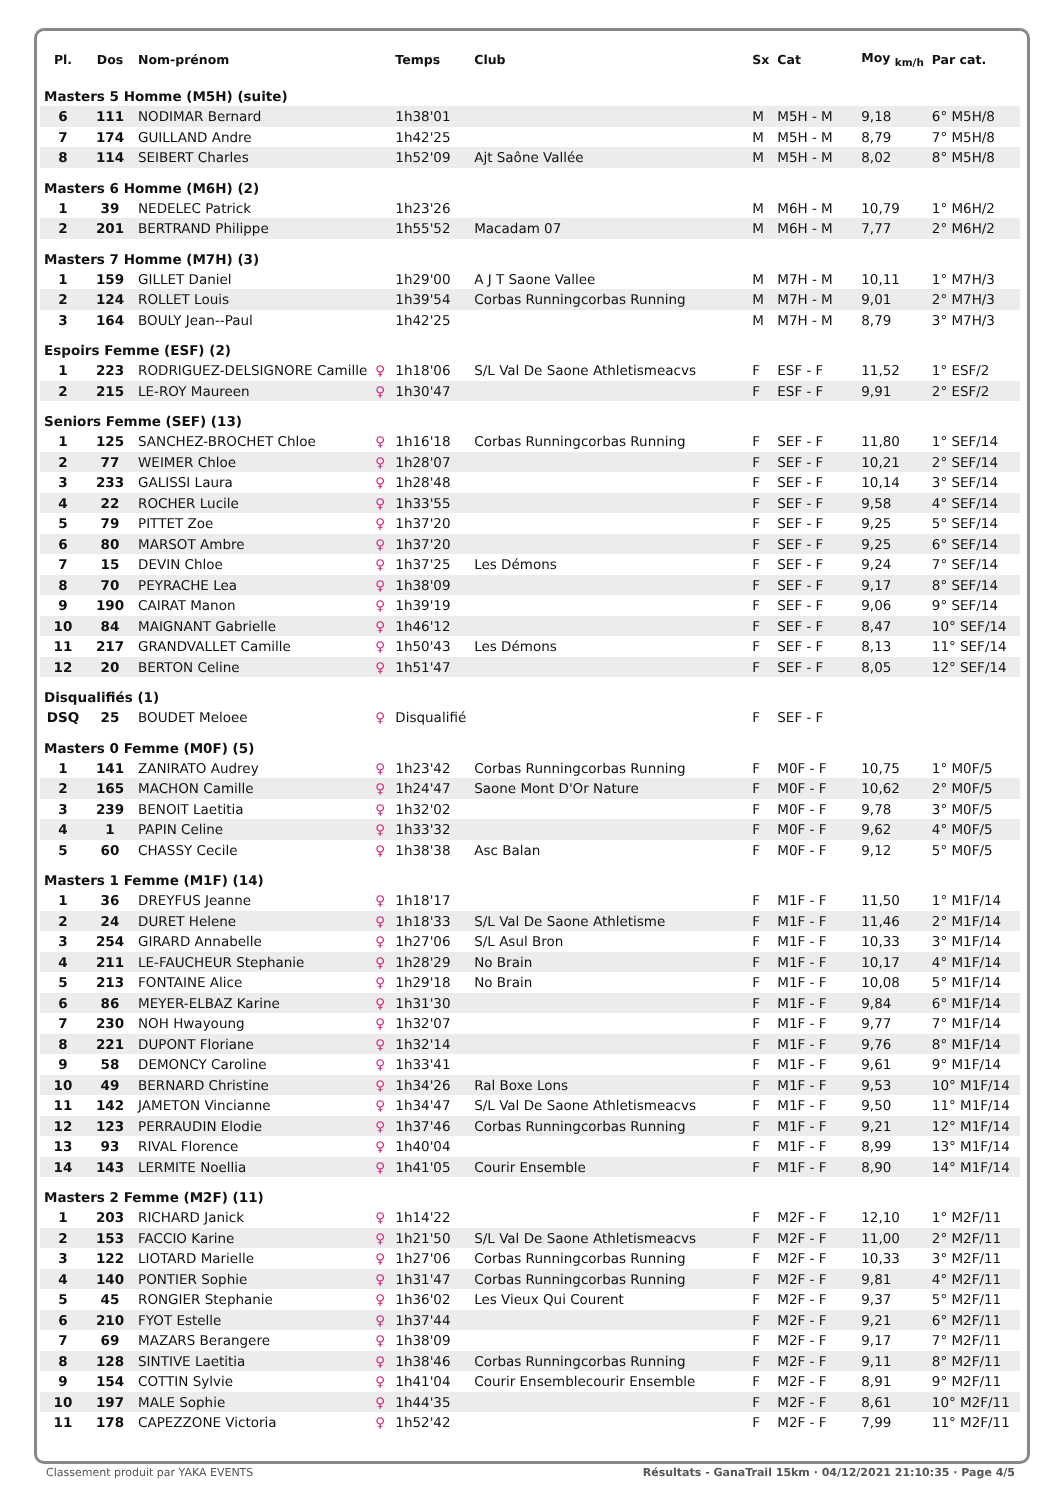| Pl. | Dos | Nom-prénom | | Temps | Club | Sx | Cat | Moy <sub>km/h</sub> | Par cat. |
| --- | --- | --- | --- | --- | --- | --- | --- | --- | --- |
| Masters 5 Homme (M5H) (suite) | | | | | | | | | |
| 6 | 111 | NODIMAR Bernard | | 1h38'01 | | M | M5H - M | 9,18 | 6° M5H/8 |
| 7 | 174 | GUILLAND Andre | | 1h42'25 | | M | M5H - M | 8,79 | 7° M5H/8 |
| 8 | 114 | SEIBERT Charles | | 1h52'09 | Ajt Saône Vallée | M | M5H - M | 8,02 | 8° M5H/8 |
| Masters 6 Homme (M6H) (2) | | | | | | | | | |
| 1 | 39 | NEDELEC Patrick | | 1h23'26 | | M | M6H - M | 10,79 | 1° M6H/2 |
| 2 | 201 | BERTRAND Philippe | | 1h55'52 | Macadam 07 | M | M6H - M | 7,77 | 2° M6H/2 |
| Masters 7 Homme (M7H) (3) | | | | | | | | | |
| 1 | 159 | GILLET Daniel | | 1h29'00 | A J T Saone Vallee | M | M7H - M | 10,11 | 1° M7H/3 |
| 2 | 124 | ROLLET Louis | | 1h39'54 | Corbas Runningcorbas Running | M | M7H - M | 9,01 | 2° M7H/3 |
| 3 | 164 | BOULY Jean--Paul | | 1h42'25 | | M | M7H - M | 8,79 | 3° M7H/3 |
| Espoirs Femme (ESF) (2) | | | | | | | | | |
| 1 | 223 | RODRIGUEZ-DELSIGNORE Camille | ♀ | 1h18'06 | S/L Val De Saone Athletismeacvs | F | ESF - F | 11,52 | 1° ESF/2 |
| 2 | 215 | LE-ROY Maureen | ♀ | 1h30'47 | | F | ESF - F | 9,91 | 2° ESF/2 |
| Seniors Femme (SEF) (13) | | | | | | | | | |
| 1 | 125 | SANCHEZ-BROCHET Chloe | ♀ | 1h16'18 | Corbas Runningcorbas Running | F | SEF - F | 11,80 | 1° SEF/14 |
| 2 | 77 | WEIMER Chloe | ♀ | 1h28'07 | | F | SEF - F | 10,21 | 2° SEF/14 |
| 3 | 233 | GALISSI Laura | ♀ | 1h28'48 | | F | SEF - F | 10,14 | 3° SEF/14 |
| 4 | 22 | ROCHER Lucile | ♀ | 1h33'55 | | F | SEF - F | 9,58 | 4° SEF/14 |
| 5 | 79 | PITTET Zoe | ♀ | 1h37'20 | | F | SEF - F | 9,25 | 5° SEF/14 |
| 6 | 80 | MARSOT Ambre | ♀ | 1h37'20 | | F | SEF - F | 9,25 | 6° SEF/14 |
| 7 | 15 | DEVIN Chloe | ♀ | 1h37'25 | Les Démons | F | SEF - F | 9,24 | 7° SEF/14 |
| 8 | 70 | PEYRACHE Lea | ♀ | 1h38'09 | | F | SEF - F | 9,17 | 8° SEF/14 |
| 9 | 190 | CAIRAT Manon | ♀ | 1h39'19 | | F | SEF - F | 9,06 | 9° SEF/14 |
| 10 | 84 | MAIGNANT Gabrielle | ♀ | 1h46'12 | | F | SEF - F | 8,47 | 10° SEF/14 |
| 11 | 217 | GRANDVALLET Camille | ♀ | 1h50'43 | Les Démons | F | SEF - F | 8,13 | 11° SEF/14 |
| 12 | 20 | BERTON Celine | ♀ | 1h51'47 | | F | SEF - F | 8,05 | 12° SEF/14 |
| Disqualifiés (1) | | | | | | | | | |
| DSQ | 25 | BOUDET Meloee | ♀ | Disqualifié | | F | SEF - F | | |
| Masters 0 Femme (M0F) (5) | | | | | | | | | |
| 1 | 141 | ZANIRATO Audrey | ♀ | 1h23'42 | Corbas Runningcorbas Running | F | M0F - F | 10,75 | 1° M0F/5 |
| 2 | 165 | MACHON Camille | ♀ | 1h24'47 | Saone Mont D'Or Nature | F | M0F - F | 10,62 | 2° M0F/5 |
| 3 | 239 | BENOIT Laetitia | ♀ | 1h32'02 | | F | M0F - F | 9,78 | 3° M0F/5 |
| 4 | 1 | PAPIN Celine | ♀ | 1h33'32 | | F | M0F - F | 9,62 | 4° M0F/5 |
| 5 | 60 | CHASSY Cecile | ♀ | 1h38'38 | Asc Balan | F | M0F - F | 9,12 | 5° M0F/5 |
| Masters 1 Femme (M1F) (14) | | | | | | | | | |
| 1 | 36 | DREYFUS Jeanne | ♀ | 1h18'17 | | F | M1F - F | 11,50 | 1° M1F/14 |
| 2 | 24 | DURET Helene | ♀ | 1h18'33 | S/L Val De Saone Athletisme | F | M1F - F | 11,46 | 2° M1F/14 |
| 3 | 254 | GIRARD Annabelle | ♀ | 1h27'06 | S/L Asul Bron | F | M1F - F | 10,33 | 3° M1F/14 |
| 4 | 211 | LE-FAUCHEUR Stephanie | ♀ | 1h28'29 | No Brain | F | M1F - F | 10,17 | 4° M1F/14 |
| 5 | 213 | FONTAINE Alice | ♀ | 1h29'18 | No Brain | F | M1F - F | 10,08 | 5° M1F/14 |
| 6 | 86 | MEYER-ELBAZ Karine | ♀ | 1h31'30 | | F | M1F - F | 9,84 | 6° M1F/14 |
| 7 | 230 | NOH Hwayoung | ♀ | 1h32'07 | | F | M1F - F | 9,77 | 7° M1F/14 |
| 8 | 221 | DUPONT Floriane | ♀ | 1h32'14 | | F | M1F - F | 9,76 | 8° M1F/14 |
| 9 | 58 | DEMONCY Caroline | ♀ | 1h33'41 | | F | M1F - F | 9,61 | 9° M1F/14 |
| 10 | 49 | BERNARD Christine | ♀ | 1h34'26 | Ral Boxe Lons | F | M1F - F | 9,53 | 10° M1F/14 |
| 11 | 142 | JAMETON Vincianne | ♀ | 1h34'47 | S/L Val De Saone Athletismeacvs | F | M1F - F | 9,50 | 11° M1F/14 |
| 12 | 123 | PERRAUDIN Elodie | ♀ | 1h37'46 | Corbas Runningcorbas Running | F | M1F - F | 9,21 | 12° M1F/14 |
| 13 | 93 | RIVAL Florence | ♀ | 1h40'04 | | F | M1F - F | 8,99 | 13° M1F/14 |
| 14 | 143 | LERMITE Noellia | ♀ | 1h41'05 | Courir Ensemble | F | M1F - F | 8,90 | 14° M1F/14 |
| Masters 2 Femme (M2F) (11) | | | | | | | | | |
| 1 | 203 | RICHARD Janick | ♀ | 1h14'22 | | F | M2F - F | 12,10 | 1° M2F/11 |
| 2 | 153 | FACCIO Karine | ♀ | 1h21'50 | S/L Val De Saone Athletismeacvs | F | M2F - F | 11,00 | 2° M2F/11 |
| 3 | 122 | LIOTARD Marielle | ♀ | 1h27'06 | Corbas Runningcorbas Running | F | M2F - F | 10,33 | 3° M2F/11 |
| 4 | 140 | PONTIER Sophie | ♀ | 1h31'47 | Corbas Runningcorbas Running | F | M2F - F | 9,81 | 4° M2F/11 |
| 5 | 45 | RONGIER Stephanie | ♀ | 1h36'02 | Les Vieux Qui Courent | F | M2F - F | 9,37 | 5° M2F/11 |
| 6 | 210 | FYOT Estelle | ♀ | 1h37'44 | | F | M2F - F | 9,21 | 6° M2F/11 |
| 7 | 69 | MAZARS Berangere | ♀ | 1h38'09 | | F | M2F - F | 9,17 | 7° M2F/11 |
| 8 | 128 | SINTIVE Laetitia | ♀ | 1h38'46 | Corbas Runningcorbas Running | F | M2F - F | 9,11 | 8° M2F/11 |
| 9 | 154 | COTTIN Sylvie | ♀ | 1h41'04 | Courir Ensemblecourir Ensemble | F | M2F - F | 8,91 | 9° M2F/11 |
| 10 | 197 | MALE Sophie | ♀ | 1h44'35 | | F | M2F - F | 8,61 | 10° M2F/11 |
| 11 | 178 | CAPEZZONE Victoria | ♀ | 1h52'42 | | F | M2F - F | 7,99 | 11° M2F/11 |
Classement produit par YAKA EVENTS Résultats - GanaTrail 15km · 04/12/2021 21:10:35 · Page 4/5